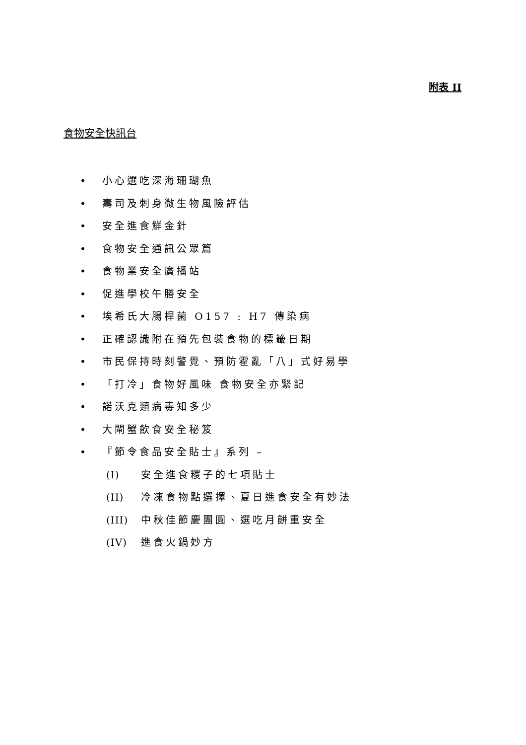附表 II
食物安全快訊台
• 小心選吃深海珊瑚魚
• 壽司及刺身微生物風險評估
• 安全進食鮮金針
• 食物安全通訊公眾篇
• 食物業安全廣播站
• 促進學校午膳安全
• 埃希氏大腸桿菌 O157 : H7 傳染病
• 正確認識附在預先包裝食物的標籤日期
• 市民保持時刻警覺、預防霍亂「八」式好易學
• 「打冷」食物好風味 食物安全亦緊記
• 諾沃克類病毒知多少
• 大閘蟹飲食安全秘笈
• 『節令食品安全貼士』系列 –
(I) 安全進食糉子的七項貼士
(II) 冷凍食物點選擇、夏日進食安全有妙法
(III) 中秋佳節慶團圓、選吃月餅重安全
(IV) 進食火鍋妙方